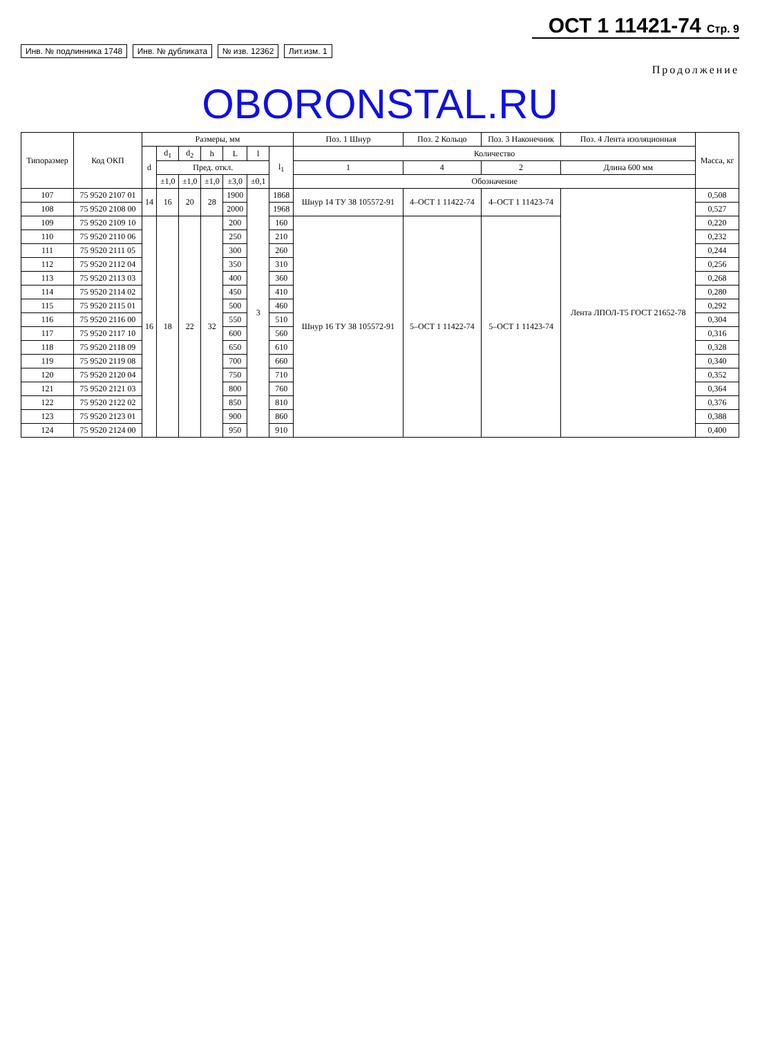ОСТ 1 11421-74 Стр. 9
Инв. № подлинника 1748 Инв. № дубликата № изв. 12362 Лит.изм. 1
Продолжение
OBORONSTAL.RU
| Типоразмер | Код ОКП | Размеры, мм | | | | | | | Поз. 1 Шнур | Поз. 2 Кольцо | Поз. 3 Наконечник | Поз. 4 Лента изоляционная | Масса, кг |
| --- | --- | --- | --- | --- | --- | --- | --- | --- | --- | --- | --- | --- | --- |
| | | d | d<sub>1</sub> | d<sub>2</sub> | h | L | l | l<sub>1</sub> | Количество | | | | |
| | | | Пред. откл. | | | | | | 1 | 4 | 2 | Длина 600 мм | |
| | | | ±1,0 | ±1,0 | ±1,0 | ±3,0 | ±0,1 | | Обозначение | | | | |
| 107 | 75 9520 2107 01 | 14 | 16 | 20 | 28 | 1900 | 3 | 1868 | Шнур 14 ТУ 38 105572-91 | 4–ОСТ 1 11422-74 | 4–ОСТ 1 11423-74 | Лента ЛПОЛ-Т5 ГОСТ 21652-78 | 0,508 |
| 108 | 75 9520 2108 00 | | | | | 2000 | | 1968 | | | | | 0,527 |
| 109 | 75 9520 2109 10 | 16 | 18 | 22 | 32 | 200 | | 160 | Шнур 16 ТУ 38 105572-91 | 5–ОСТ 1 11422-74 | 5–ОСТ 1 11423-74 | | 0,220 |
| 110 | 75 9520 2110 06 | | | | | 250 | | 210 | | | | | 0,232 |
| 111 | 75 9520 2111 05 | | | | | 300 | | 260 | | | | | 0,244 |
| 112 | 75 9520 2112 04 | | | | | 350 | | 310 | | | | | 0,256 |
| 113 | 75 9520 2113 03 | | | | | 400 | | 360 | | | | | 0,268 |
| 114 | 75 9520 2114 02 | | | | | 450 | | 410 | | | | | 0,280 |
| 115 | 75 9520 2115 01 | | | | | 500 | | 460 | | | | | 0,292 |
| 116 | 75 9520 2116 00 | | | | | 550 | | 510 | | | | | 0,304 |
| 117 | 75 9520 2117 10 | | | | | 600 | | 560 | | | | | 0,316 |
| 118 | 75 9520 2118 09 | | | | | 650 | | 610 | | | | | 0,328 |
| 119 | 75 9520 2119 08 | | | | | 700 | | 660 | | | | | 0,340 |
| 120 | 75 9520 2120 04 | | | | | 750 | | 710 | | | | | 0,352 |
| 121 | 75 9520 2121 03 | | | | | 800 | | 760 | | | | | 0,364 |
| 122 | 75 9520 2122 02 | | | | | 850 | | 810 | | | | | 0,376 |
| 123 | 75 9520 2123 01 | | | | | 900 | | 860 | | | | | 0,388 |
| 124 | 75 9520 2124 00 | | | | | 950 | | 910 | | | | | 0,400 |